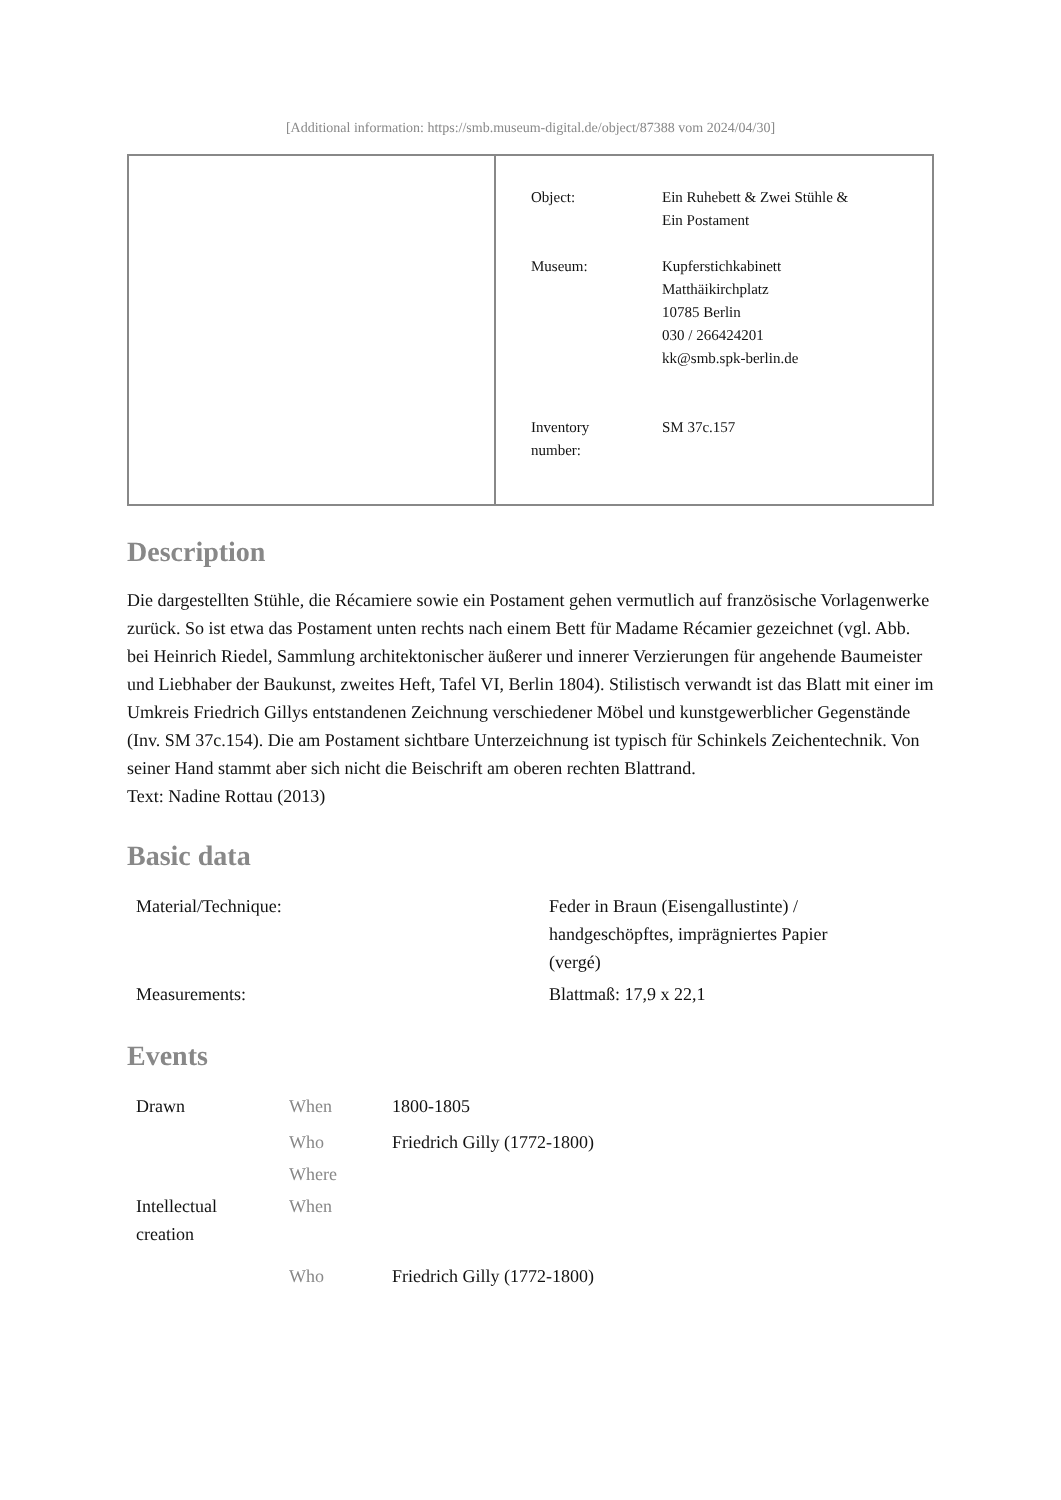[Additional information: https://smb.museum-digital.de/object/87388 vom 2024/04/30]
Object: Ein Ruhebett & Zwei Stühle &
Ein Postament
Museum: Kupferstichkabinett
Matthäikirchplatz
10785 Berlin
030 / 266424201
kk@smb.spk-berlin.de
Inventory
number:
SM 37c.157
Description
Die dargestellten Stühle, die Récamiere sowie ein Postament gehen vermutlich auf französische Vorlagenwerke zurück. So ist etwa das Postament unten rechts nach einem Bett für Madame Récamier gezeichnet (vgl. Abb. bei Heinrich Riedel, Sammlung architektonischer äußerer und innerer Verzierungen für angehende Baumeister und Liebhaber der Baukunst, zweites Heft, Tafel VI, Berlin 1804). Stilistisch verwandt ist das Blatt mit einer im Umkreis Friedrich Gillys entstandenen Zeichnung verschiedener Möbel und kunstgewerblicher Gegenstände (Inv. SM 37c.154). Die am Postament sichtbare Unterzeichnung ist typisch für Schinkels Zeichentechnik. Von seiner Hand stammt aber sich nicht die Beischrift am oberen rechten Blattrand.
Text: Nadine Rottau (2013)
Basic data
| Material/Technique: | Feder in Braun (Eisengallustinte) / handgeschöpftes, imprägniertes Papier (vergé) |
| Measurements: | Blattmaß: 17,9 x 22,1 |
Events
| Drawn | When | 1800-1805 |
| | Who | Friedrich Gilly (1772-1800) |
| | Where | |
| Intellectual creation | When | |
| | Who | Friedrich Gilly (1772-1800) |